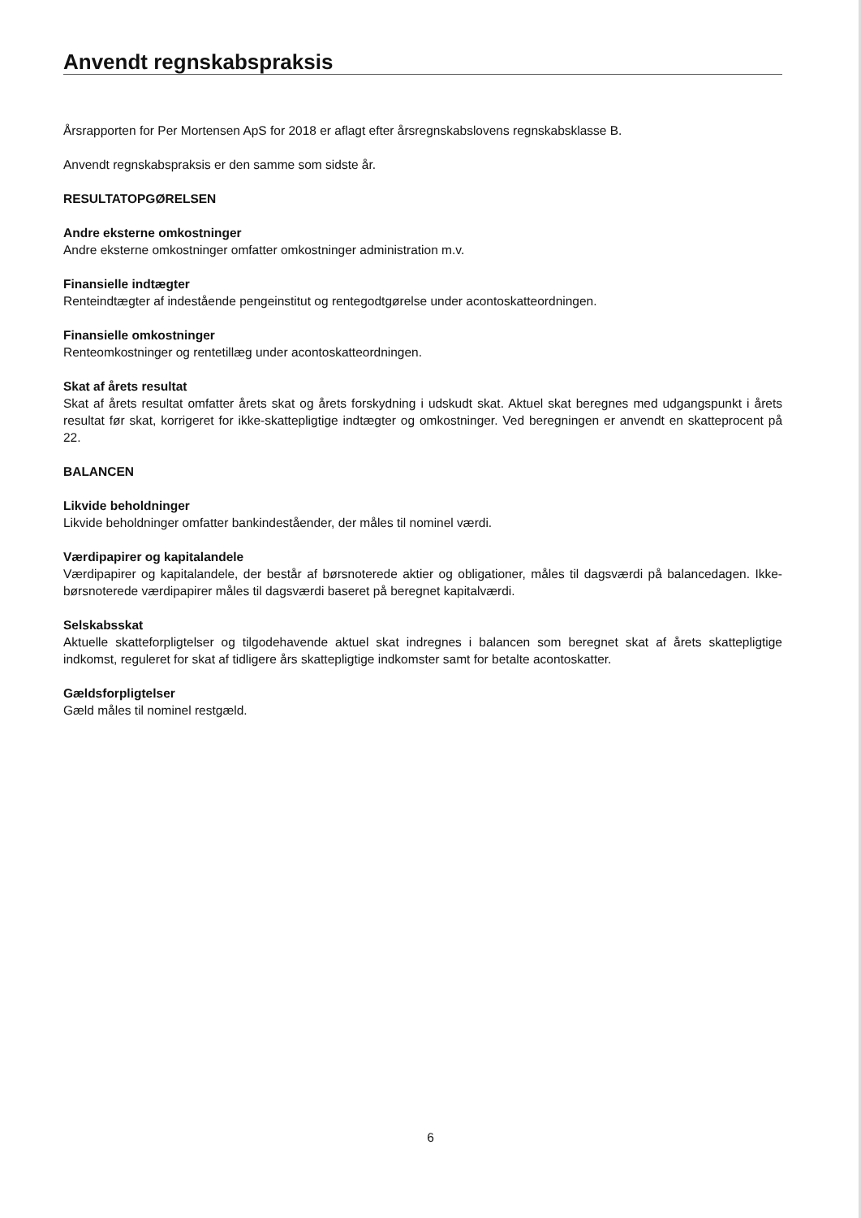Anvendt regnskabspraksis
Årsrapporten for Per Mortensen ApS for 2018 er aflagt efter årsregnskabslovens regnskabsklasse B.
Anvendt regnskabspraksis er den samme som sidste år.
RESULTATOPGØRELSEN
Andre eksterne omkostninger
Andre eksterne omkostninger omfatter omkostninger administration m.v.
Finansielle indtægter
Renteindtægter af indestående pengeinstitut og rentegodtgørelse under acontoskatteordningen.
Finansielle omkostninger
Renteomkostninger og rentetillæg under acontoskatteordningen.
Skat af årets resultat
Skat af årets resultat omfatter årets skat og årets forskydning i udskudt skat. Aktuel skat beregnes med udgangspunkt i årets resultat før skat, korrigeret for ikke-skattepligtige indtægter og omkostninger. Ved beregningen er anvendt en skatteprocent på 22.
BALANCEN
Likvide beholdninger
Likvide beholdninger omfatter bankindeståender, der måles til nominel værdi.
Værdipapirer og kapitalandele
Værdipapirer og kapitalandele, der består af børsnoterede aktier og obligationer, måles til dagsværdi på balancedagen. Ikke-børsnoterede værdipapirer måles til dagsværdi baseret på beregnet kapitalværdi.
Selskabsskat
Aktuelle skatteforpligtelser og tilgodehavende aktuel skat indregnes i balancen som beregnet skat af årets skattepligtige indkomst, reguleret for skat af tidligere års skattepligtige indkomster samt for betalte acontoskatter.
Gældsforpligtelser
Gæld måles til nominel restgæld.
6